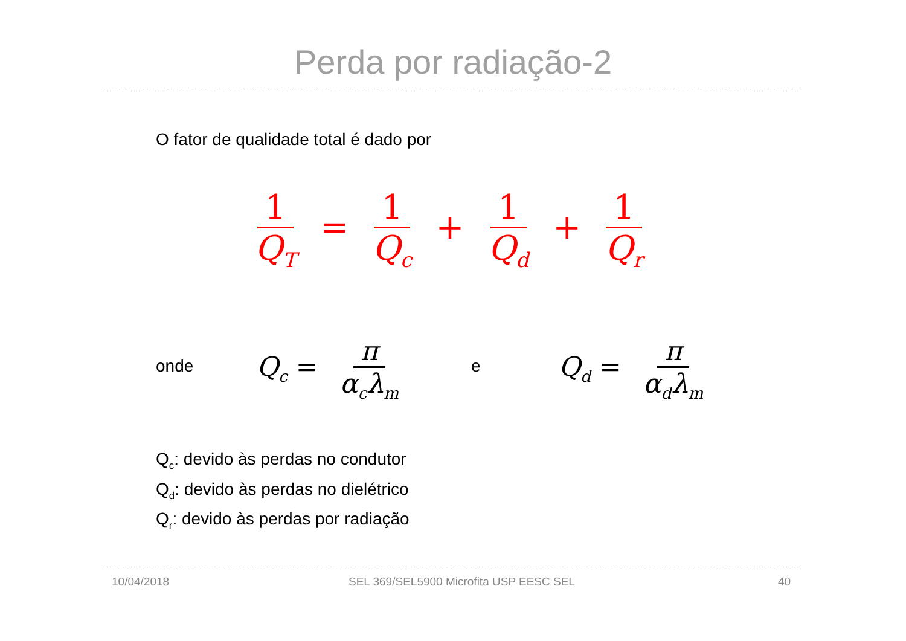Perda por radiação-2
O fator de qualidade total é dado por
1 Q<sub>T</sub> = 1 Q<sub>c</sub> + 1 Q<sub>d</sub> + 1 Q<sub>r</sub>
onde Q<sub>c</sub> = π α<sub>c</sub>λ<sub>m</sub> e Q<sub>d</sub> = π α<sub>d</sub>λ<sub>m</sub>
Q<sub>c</sub>: devido às perdas no condutor
Q<sub>d</sub>: devido às perdas no dielétrico
Q<sub>r</sub>: devido às perdas por radiação
10/04/2018
SEL 369/SEL5900 Microfita USP EESC SEL
40